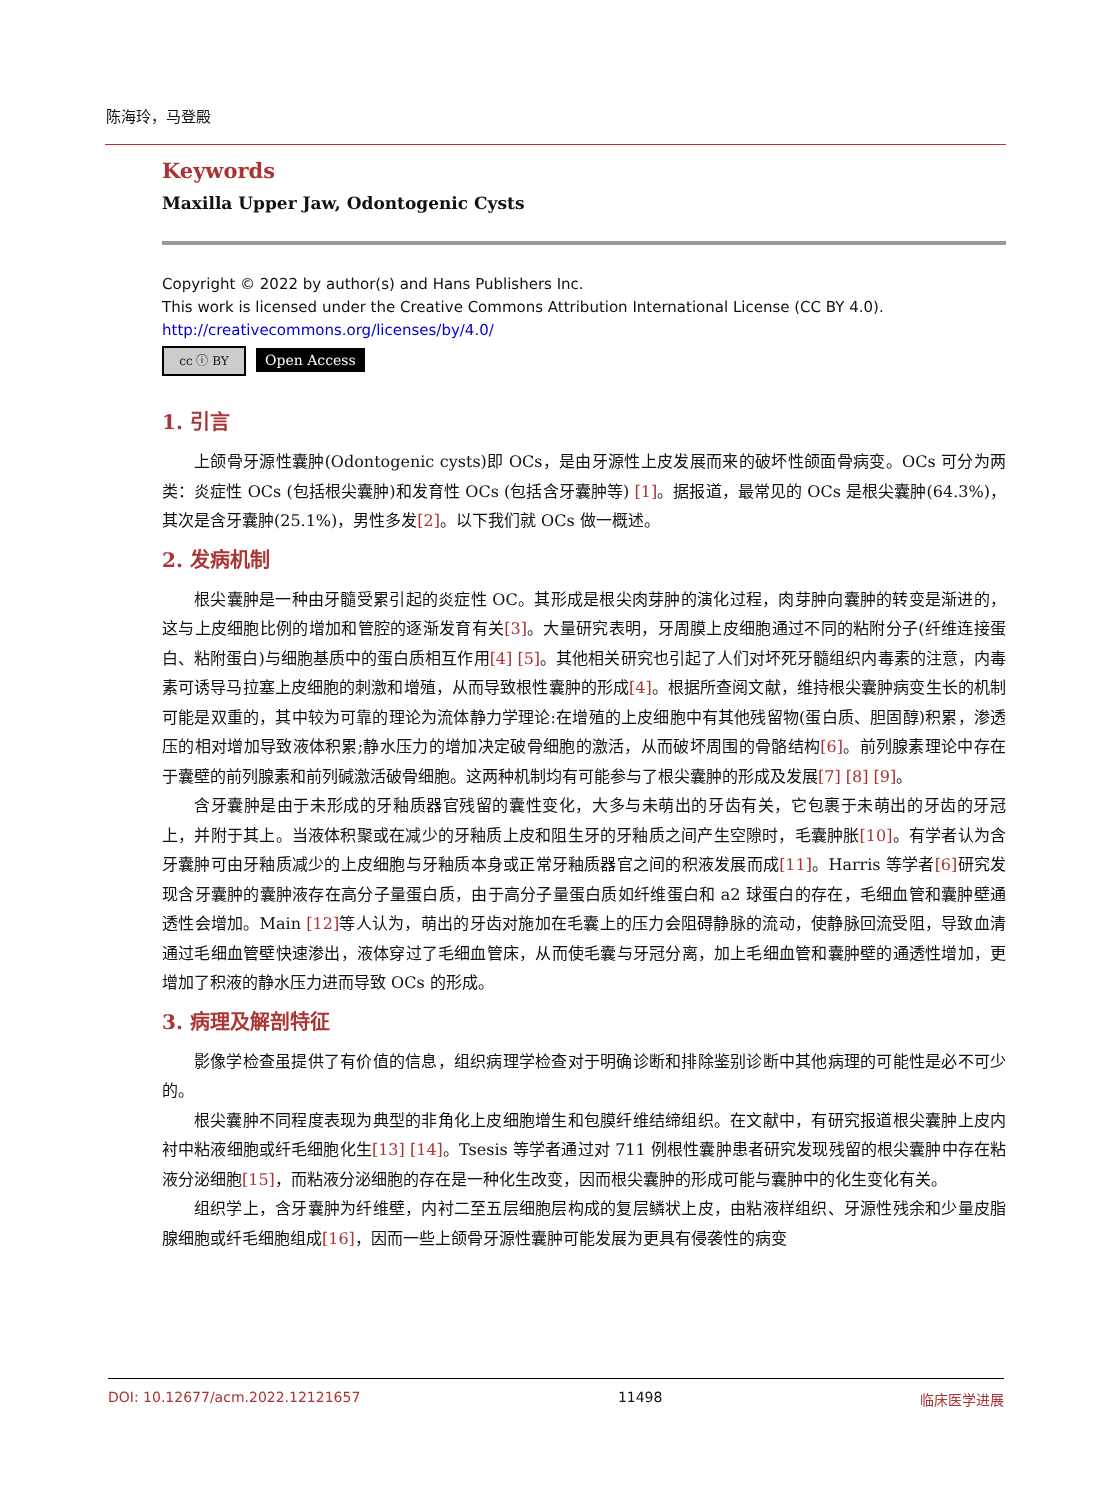陈海玲，马登殿
Keywords
Maxilla Upper Jaw, Odontogenic Cysts
Copyright © 2022 by author(s) and Hans Publishers Inc.
This work is licensed under the Creative Commons Attribution International License (CC BY 4.0).
http://creativecommons.org/licenses/by/4.0/
cc ⓘ BY Open Access
1. 引言
上颌骨牙源性囊肿(Odontogenic cysts)即 OCs，是由牙源性上皮发展而来的破坏性颌面骨病变。OCs 可分为两类：炎症性 OCs (包括根尖囊肿)和发育性 OCs (包括含牙囊肿等) [1]。据报道，最常见的 OCs 是根尖囊肿(64.3%)，其次是含牙囊肿(25.1%)，男性多发[2]。以下我们就 OCs 做一概述。
2. 发病机制
根尖囊肿是一种由牙髓受累引起的炎症性 OC。其形成是根尖肉芽肿的演化过程，肉芽肿向囊肿的转变是渐进的，这与上皮细胞比例的增加和管腔的逐渐发育有关[3]。大量研究表明，牙周膜上皮细胞通过不同的粘附分子(纤维连接蛋白、粘附蛋白)与细胞基质中的蛋白质相互作用[4] [5]。其他相关研究也引起了人们对坏死牙髓组织内毒素的注意，内毒素可诱导马拉塞上皮细胞的刺激和增殖，从而导致根性囊肿的形成[4]。根据所查阅文献，维持根尖囊肿病变生长的机制可能是双重的，其中较为可靠的理论为流体静力学理论:在增殖的上皮细胞中有其他残留物(蛋白质、胆固醇)积累，渗透压的相对增加导致液体积累;静水压力的增加决定破骨细胞的激活，从而破坏周围的骨骼结构[6]。前列腺素理论中存在于囊壁的前列腺素和前列碱激活破骨细胞。这两种机制均有可能参与了根尖囊肿的形成及发展[7] [8] [9]。
含牙囊肿是由于未形成的牙釉质器官残留的囊性变化，大多与未萌出的牙齿有关，它包裹于未萌出的牙齿的牙冠上，并附于其上。当液体积聚或在减少的牙釉质上皮和阻生牙的牙釉质之间产生空隙时，毛囊肿胀[10]。有学者认为含牙囊肿可由牙釉质减少的上皮细胞与牙釉质本身或正常牙釉质器官之间的积液发展而成[11]。Harris 等学者[6] 研究发现含牙囊肿的囊肿液存在高分子量蛋白质，由于高分子量蛋白质如纤维蛋白和 a2 球蛋白的存在，毛细血管和囊肿壁通透性会增加。Main [12] 等人认为，萌出的牙齿对施加在毛囊上的压力会阻碍静脉的流动，使静脉回流受阻，导致血清通过毛细血管壁快速渗出，液体穿过了毛细血管床，从而使毛囊与牙冠分离，加上毛细血管和囊肿壁的通透性增加，更增加了积液的静水压力进而导致 OCs 的形成。
3. 病理及解剖特征
影像学检查虽提供了有价值的信息，组织病理学检查对于明确诊断和排除鉴别诊断中其他病理的可能性是必不可少的。
根尖囊肿不同程度表现为典型的非角化上皮细胞增生和包膜纤维结缔组织。在文献中，有研究报道根尖囊肿上皮内衬中粘液细胞或纤毛细胞化生[13] [14]。Tsesis 等学者通过对 711 例根性囊肿患者研究发现残留的根尖囊肿中存在粘液分泌细胞[15]，而粘液分泌细胞的存在是一种化生改变，因而根尖囊肿的形成可能与囊肿中的化生变化有关。
组织学上，含牙囊肿为纤维壁，内衬二至五层细胞层构成的复层鳞状上皮，由粘液样组织、牙源性残余和少量皮脂腺细胞或纤毛细胞组成[16]，因而一些上颌骨牙源性囊肿可能发展为更具有侵袭性的病变
DOI: 10.12677/acm.2022.12121657 11498 临床医学进展